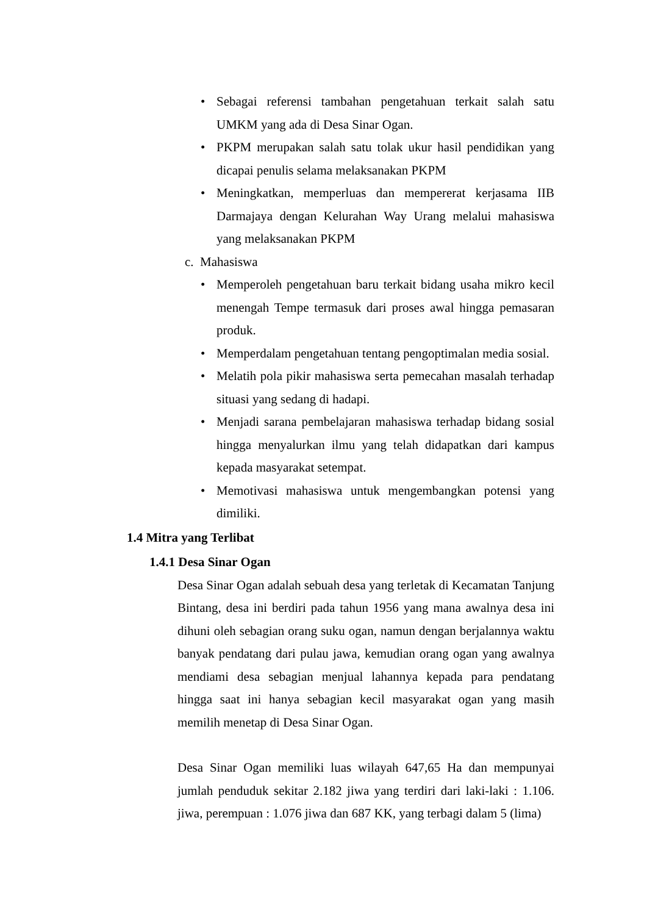• Sebagai referensi tambahan pengetahuan terkait salah satu UMKM yang ada di Desa Sinar Ogan.
• PKPM merupakan salah satu tolak ukur hasil pendidikan yang dicapai penulis selama melaksanakan PKPM
• Meningkatkan, memperluas dan mempererat kerjasama IIB Darmajaya dengan Kelurahan Way Urang melalui mahasiswa yang melaksanakan PKPM
c. Mahasiswa
• Memperoleh pengetahuan baru terkait bidang usaha mikro kecil menengah Tempe termasuk dari proses awal hingga pemasaran produk.
• Memperdalam pengetahuan tentang pengoptimalan media sosial.
• Melatih pola pikir mahasiswa serta pemecahan masalah terhadap situasi yang sedang di hadapi.
• Menjadi sarana pembelajaran mahasiswa terhadap bidang sosial hingga menyalurkan ilmu yang telah didapatkan dari kampus kepada masyarakat setempat.
• Memotivasi mahasiswa untuk mengembangkan potensi yang dimiliki.
1.4 Mitra yang Terlibat
1.4.1 Desa Sinar Ogan
Desa Sinar Ogan adalah sebuah desa yang terletak di Kecamatan Tanjung Bintang, desa ini berdiri pada tahun 1956 yang mana awalnya desa ini dihuni oleh sebagian orang suku ogan, namun dengan berjalannya waktu banyak pendatang dari pulau jawa, kemudian orang ogan yang awalnya mendiami desa sebagian menjual lahannya kepada para pendatang hingga saat ini hanya sebagian kecil masyarakat ogan yang masih memilih menetap di Desa Sinar Ogan.
Desa Sinar Ogan memiliki luas wilayah 647,65 Ha dan mempunyai jumlah penduduk sekitar 2.182 jiwa yang terdiri dari laki-laki : 1.106. jiwa, perempuan : 1.076 jiwa dan 687 KK, yang terbagi dalam 5 (lima)